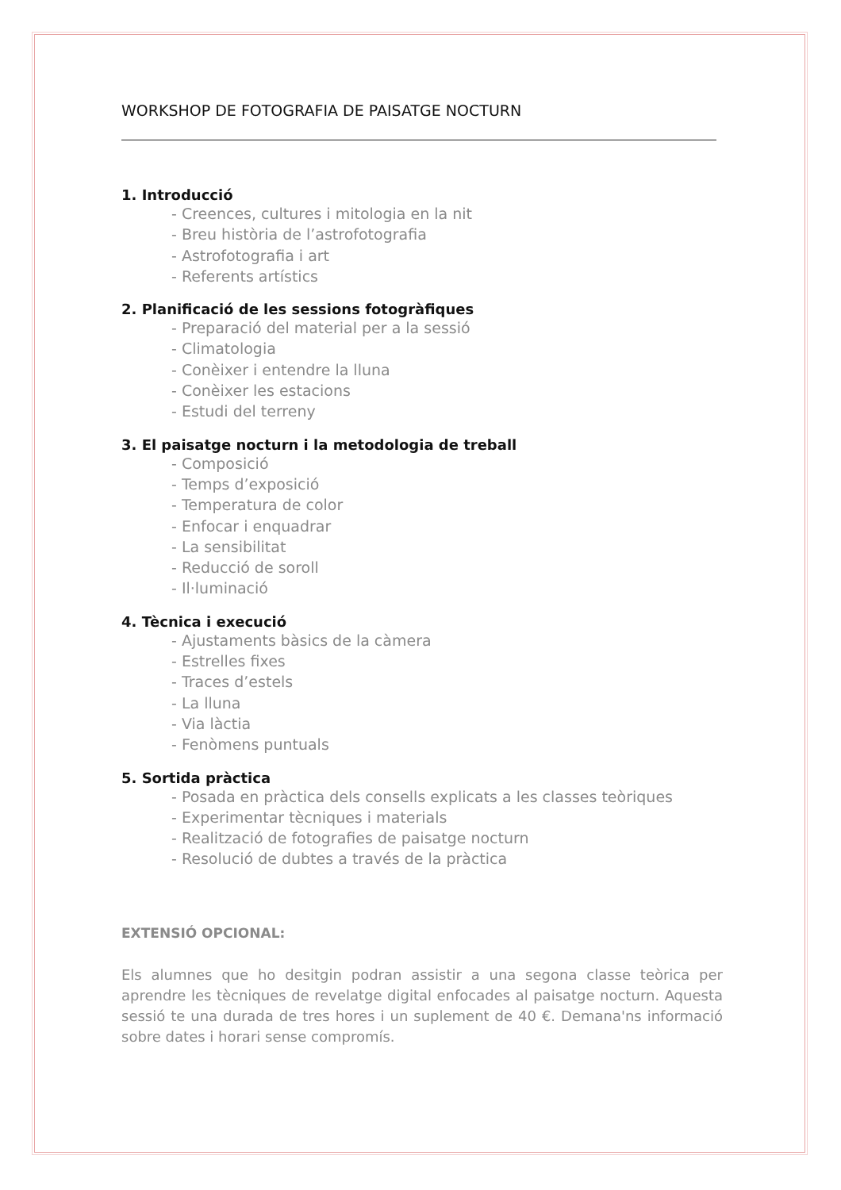WORKSHOP DE FOTOGRAFIA DE PAISATGE NOCTURN
1. Introducció
- Creences, cultures i mitologia en la nit
- Breu història de l’astrofotografia
- Astrofotografia i art
- Referents artístics
2. Planificació de les sessions fotogràfiques
- Preparació del material per a la sessió
- Climatologia
- Conèixer i entendre la lluna
- Conèixer les estacions
- Estudi del terreny
3. El paisatge nocturn i la metodologia de treball
- Composició
- Temps d’exposició
- Temperatura de color
- Enfocar i enquadrar
- La sensibilitat
- Reducció de soroll
- Il·luminació
4. Tècnica i execució
- Ajustaments bàsics de la càmera
- Estrelles fixes
- Traces d’estels
- La lluna
- Via làctia
- Fenòmens puntuals
5. Sortida pràctica
- Posada en pràctica dels consells explicats a les classes teòriques
- Experimentar tècniques i materials
- Realització de fotografies de paisatge nocturn
- Resolució de dubtes a través de la pràctica
EXTENSIÓ OPCIONAL:
Els alumnes que ho desitgin podran assistir a una segona classe teòrica per aprendre les tècniques de revelatge digital enfocades al paisatge nocturn. Aquesta sessió te una durada de tres hores i un suplement de 40 €. Demana'ns informació sobre dates i horari sense compromís.